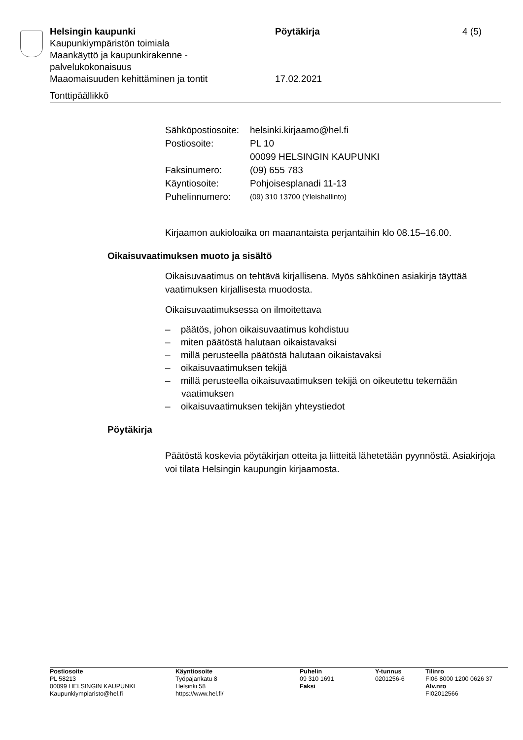| Helsingin kaupunki | Pöytäkirja | 4 (5) |
| Kaupunkiympäristön toimiala Maankäyttö ja kaupunkirakenne - palvelukokonaisuus Maaomaisuuden kehittäminen ja tontit | 17.02.2021 | |
Tonttipäällikkö
| Sähköpostiosoite: | helsinki.kirjaamo@hel.fi |
| Postiosoite: | PL 10 00099 HELSINGIN KAUPUNKI |
| Faksinumero: | (09) 655 783 |
| Käyntiosoite: | Pohjoisesplanadi 11-13 |
| Puhelinnumero: | (09) 310 13700 (Yleishallinto) |
Kirjaamon aukioloaika on maanantaista perjantaihin klo 08.15–16.00.
Oikaisuvaatimuksen muoto ja sisältö
Oikaisuvaatimus on tehtävä kirjallisena. Myös sähköinen asiakirja täyttää vaatimuksen kirjallisesta muodosta.
Oikaisuvaatimuksessa on ilmoitettava
– päätös, johon oikaisuvaatimus kohdistuu
– miten päätöstä halutaan oikaistavaksi
– millä perusteella päätöstä halutaan oikaistavaksi
– oikaisuvaatimuksen tekijä
– millä perusteella oikaisuvaatimuksen tekijä on oikeutettu tekemään vaatimuksen
– oikaisuvaatimuksen tekijän yhteystiedot
Pöytäkirja
Päätöstä koskevia pöytäkirjan otteita ja liitteitä lähetetään pyynnöstä. Asiakirjoja voi tilata Helsingin kaupungin kirjaamosta.
| Postiosoite PL 58213 00099 HELSINGIN KAUPUNKI Kaupunkiympiaristo@hel.fi | Käyntiosoite Työpajankatu 8 Helsinki 58 https://www.hel.fi/ | Puhelin 09 310 1691 Faksi | Y-tunnus 0201256-6 | Tilinro FI06 8000 1200 0626 37 Alv.nro FI02012566 |